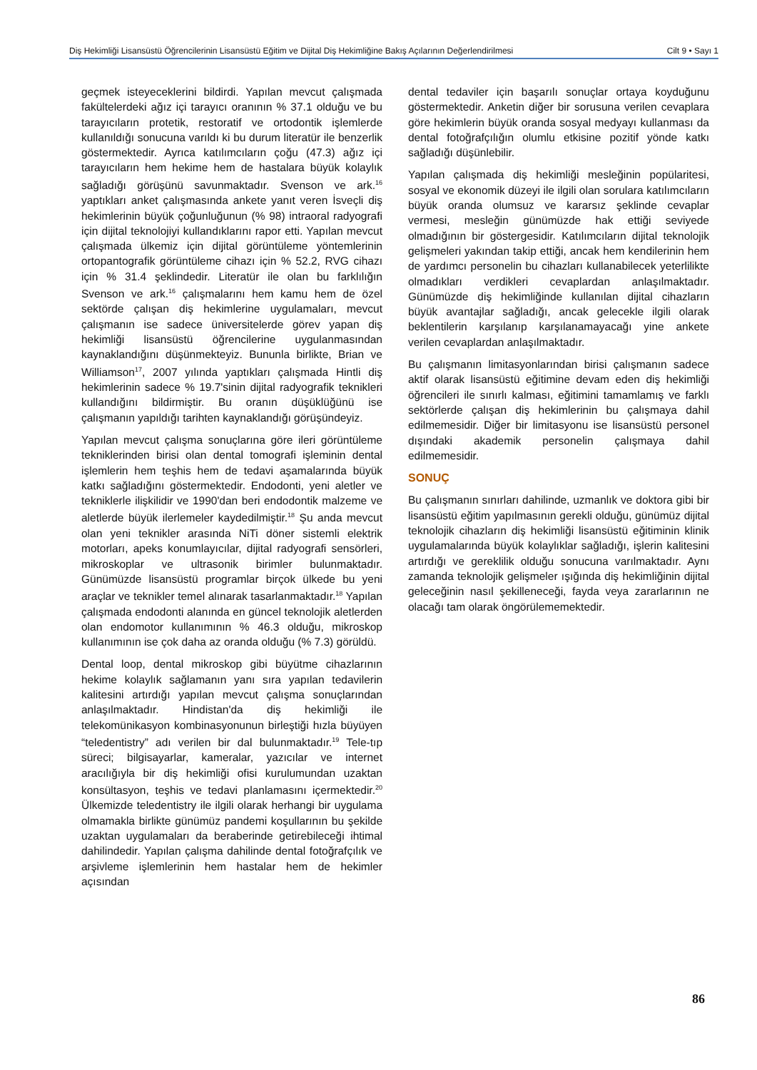Diş Hekimliği Lisansüstü Öğrencilerinin Lisansüstü Eğitim ve Dijital Diş Hekimliğine Bakış Açılarının Değerlendirilmesi Cilt 9 • Sayı 1
geçmek isteyeceklerini bildirdi. Yapılan mevcut çalışmada fakültelerdeki ağız içi tarayıcı oranının % 37.1 olduğu ve bu tarayıcıların protetik, restoratif ve ortodontik işlemlerde kullanıldığı sonucuna varıldı ki bu durum literatür ile benzerlik göstermektedir. Ayrıca katılımcıların çoğu (47.3) ağız içi tarayıcıların hem hekime hem de hastalara büyük kolaylık sağladığı görüşünü savunmaktadır. Svenson ve ark.<sup>16</sup> yaptıkları anket çalışmasında ankete yanıt veren İsveçli diş hekimlerinin büyük çoğunluğunun (% 98) intraoral radyografi için dijital teknolojiyi kullandıklarını rapor etti. Yapılan mevcut çalışmada ülkemiz için dijital görüntüleme yöntemlerinin ortopantografik görüntüleme cihazı için % 52.2, RVG cihazı için % 31.4 şeklindedir. Literatür ile olan bu farklılığın Svenson ve ark.<sup>16</sup> çalışmalarını hem kamu hem de özel sektörde çalışan diş hekimlerine uygulamaları, mevcut çalışmanın ise sadece üniversitelerde görev yapan diş hekimliği lisansüstü öğrencilerine uygulanmasından kaynaklandığını düşünmekteyiz. Bununla birlikte, Brian ve Williamson<sup>17</sup>, 2007 yılında yaptıkları çalışmada Hintli diş hekimlerinin sadece % 19.7'sinin dijital radyografik teknikleri kullandığını bildirmiştir. Bu oranın düşüklüğünü ise çalışmanın yapıldığı tarihten kaynaklandığı görüşündeyiz.
Yapılan mevcut çalışma sonuçlarına göre ileri görüntüleme tekniklerinden birisi olan dental tomografi işleminin dental işlemlerin hem teşhis hem de tedavi aşamalarında büyük katkı sağladığını göstermektedir. Endodonti, yeni aletler ve tekniklerle ilişkilidir ve 1990'dan beri endodontik malzeme ve aletlerde büyük ilerlemeler kaydedilmiştir.<sup>18</sup> Şu anda mevcut olan yeni teknikler arasında NiTi döner sistemli elektrik motorları, apeks konumlayıcılar, dijital radyografi sensörleri, mikroskoplar ve ultrasonik birimler bulunmaktadır. Günümüzde lisansüstü programlar birçok ülkede bu yeni araçlar ve teknikler temel alınarak tasarlanmaktadır.<sup>18</sup> Yapılan çalışmada endodonti alanında en güncel teknolojik aletlerden olan endomotor kullanımının % 46.3 olduğu, mikroskop kullanımının ise çok daha az oranda olduğu (% 7.3) görüldü.
Dental loop, dental mikroskop gibi büyütme cihazlarının hekime kolaylık sağlamanın yanı sıra yapılan tedavilerin kalitesini artırdığı yapılan mevcut çalışma sonuçlarından anlaşılmaktadır. Hindistan'da diş hekimliği ile telekomünikasyon kombinasyonunun birleştiği hızla büyüyen “teledentistry” adı verilen bir dal bulunmaktadır.<sup>19</sup> Tele-tıp süreci; bilgisayarlar, kameralar, yazıcılar ve internet aracılığıyla bir diş hekimliği ofisi kurulumundan uzaktan konsültasyon, teşhis ve tedavi planlamasını içermektedir.<sup>20</sup> Ülkemizde teledentistry ile ilgili olarak herhangi bir uygulama olmamakla birlikte günümüz pandemi koşullarının bu şekilde uzaktan uygulamaları da beraberinde getirebileceği ihtimal dahilindedir. Yapılan çalışma dahilinde dental fotoğrafçılık ve arşivleme işlemlerinin hem hastalar hem de hekimler açısından
dental tedaviler için başarılı sonuçlar ortaya koyduğunu göstermektedir. Anketin diğer bir sorusuna verilen cevaplara göre hekimlerin büyük oranda sosyal medyayı kullanması da dental fotoğrafçılığın olumlu etkisine pozitif yönde katkı sağladığı düşünlebilir.
Yapılan çalışmada diş hekimliği mesleğinin popülaritesi, sosyal ve ekonomik düzeyi ile ilgili olan sorulara katılımcıların büyük oranda olumsuz ve kararsız şeklinde cevaplar vermesi, mesleğin günümüzde hak ettiği seviyede olmadığının bir göstergesidir. Katılımcıların dijital teknolojik gelişmeleri yakından takip ettiği, ancak hem kendilerinin hem de yardımcı personelin bu cihazları kullanabilecek yeterlilikte olmadıkları verdikleri cevaplardan anlaşılmaktadır. Günümüzde diş hekimliğinde kullanılan dijital cihazların büyük avantajlar sağladığı, ancak gelecekle ilgili olarak beklentilerin karşılanıp karşılanamayacağı yine ankete verilen cevaplardan anlaşılmaktadır.
Bu çalışmanın limitasyonlarından birisi çalışmanın sadece aktif olarak lisansüstü eğitimine devam eden diş hekimliği öğrencileri ile sınırlı kalması, eğitimini tamamlamış ve farklı sektörlerde çalışan diş hekimlerinin bu çalışmaya dahil edilmemesidir. Diğer bir limitasyonu ise lisansüstü personel dışındaki akademik personelin çalışmaya dahil edilmemesidir.
SONUÇ
Bu çalışmanın sınırları dahilinde, uzmanlık ve doktora gibi bir lisansüstü eğitim yapılmasının gerekli olduğu, günümüz dijital teknolojik cihazların diş hekimliği lisansüstü eğitiminin klinik uygulamalarında büyük kolaylıklar sağladığı, işlerin kalitesini artırdığı ve gereklilik olduğu sonucuna varılmaktadır. Aynı zamanda teknolojik gelişmeler ışığında diş hekimliğinin dijital geleceğinin nasıl şekilleneceği, fayda veya zararlarının ne olacağı tam olarak öngörülememektedir.
86